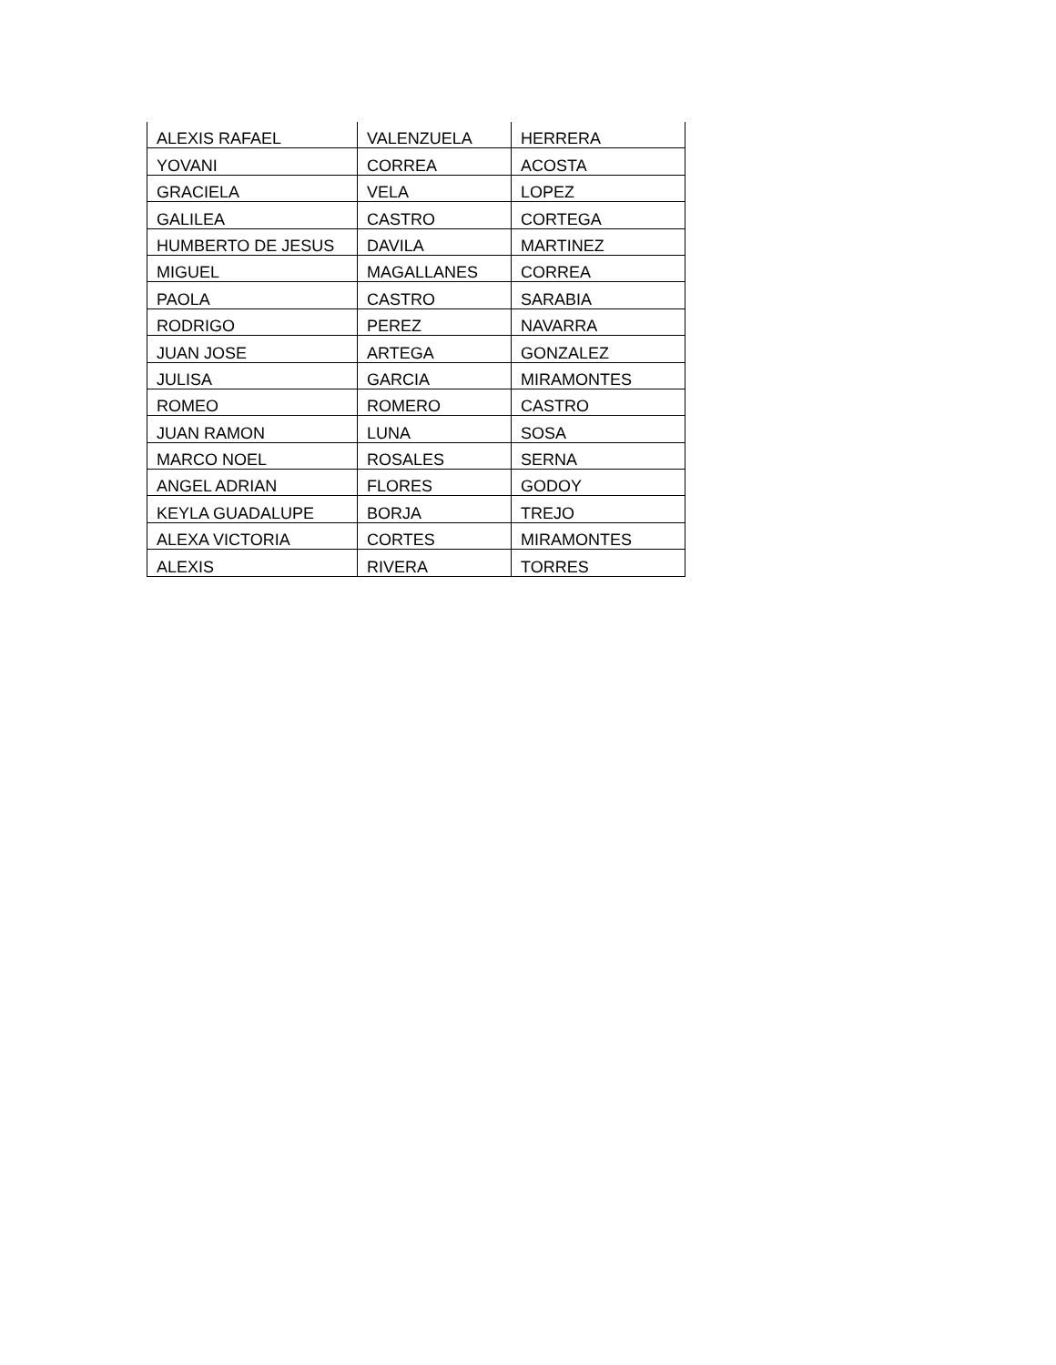| ALEXIS RAFAEL | VALENZUELA | HERRERA |
| YOVANI | CORREA | ACOSTA |
| GRACIELA | VELA | LOPEZ |
| GALILEA | CASTRO | CORTEGA |
| HUMBERTO DE JESUS | DAVILA | MARTINEZ |
| MIGUEL | MAGALLANES | CORREA |
| PAOLA | CASTRO | SARABIA |
| RODRIGO | PEREZ | NAVARRA |
| JUAN JOSE | ARTEGA | GONZALEZ |
| JULISA | GARCIA | MIRAMONTES |
| ROMEO | ROMERO | CASTRO |
| JUAN RAMON | LUNA | SOSA |
| MARCO NOEL | ROSALES | SERNA |
| ANGEL ADRIAN | FLORES | GODOY |
| KEYLA GUADALUPE | BORJA | TREJO |
| ALEXA VICTORIA | CORTES | MIRAMONTES |
| ALEXIS | RIVERA | TORRES |